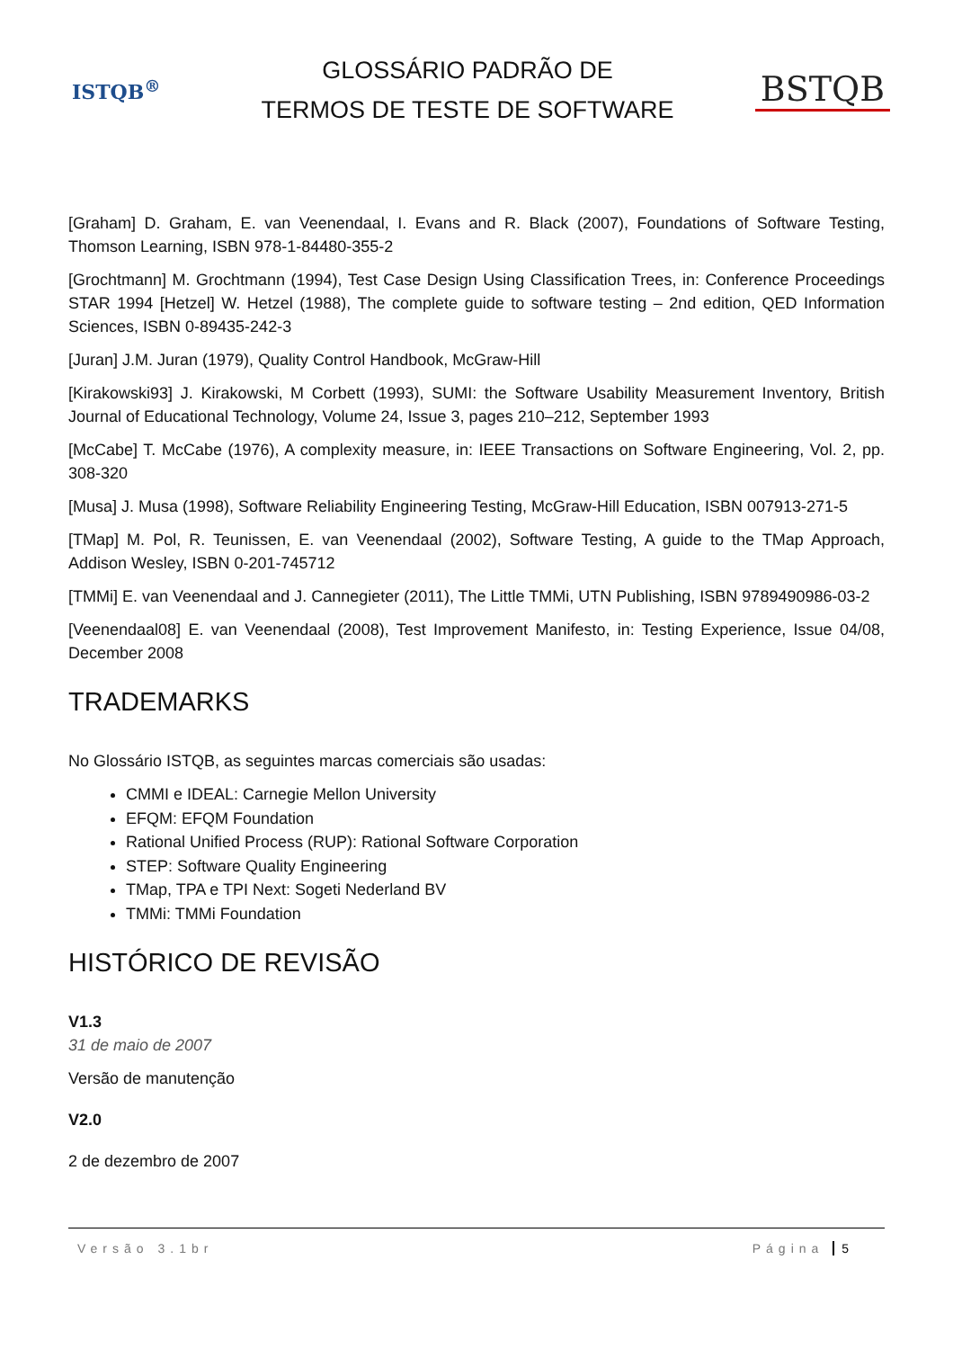ISTQB<sup>®</sup>
GLOSSÁRIO PADRÃO DE
TERMOS DE TESTE DE SOFTWARE
BSTQB
[Graham] D. Graham, E. van Veenendaal, I. Evans and R. Black (2007), Foundations of Software Testing, Thomson Learning, ISBN 978-1-84480-355-2
[Grochtmann] M. Grochtmann (1994), Test Case Design Using Classification Trees, in: Conference Proceedings STAR 1994 [Hetzel] W. Hetzel (1988), The complete guide to software testing – 2nd edition, QED Information Sciences, ISBN 0-89435-242-3
[Juran] J.M. Juran (1979), Quality Control Handbook, McGraw-Hill
[Kirakowski93] J. Kirakowski, M Corbett (1993), SUMI: the Software Usability Measurement Inventory, British Journal of Educational Technology, Volume 24, Issue 3, pages 210–212, September 1993
[McCabe] T. McCabe (1976), A complexity measure, in: IEEE Transactions on Software Engineering, Vol. 2, pp. 308-320
[Musa] J. Musa (1998), Software Reliability Engineering Testing, McGraw-Hill Education, ISBN 007913-271-5
[TMap] M. Pol, R. Teunissen, E. van Veenendaal (2002), Software Testing, A guide to the TMap Approach, Addison Wesley, ISBN 0-201-745712
[TMMi] E. van Veenendaal and J. Cannegieter (2011), The Little TMMi, UTN Publishing, ISBN 9789490986-03-2
[Veenendaal08] E. van Veenendaal (2008), Test Improvement Manifesto, in: Testing Experience, Issue 04/08, December 2008
TRADEMARKS
No Glossário ISTQB, as seguintes marcas comerciais são usadas:
CMMI e IDEAL: Carnegie Mellon University
EFQM: EFQM Foundation
Rational Unified Process (RUP): Rational Software Corporation
STEP: Software Quality Engineering
TMap, TPA e TPI Next: Sogeti Nederland BV
TMMi: TMMi Foundation
HISTÓRICO DE REVISÃO
V1.3
31 de maio de 2007
Versão de manutenção
V2.0
2 de dezembro de 2007
Versão 3.1br Página 5